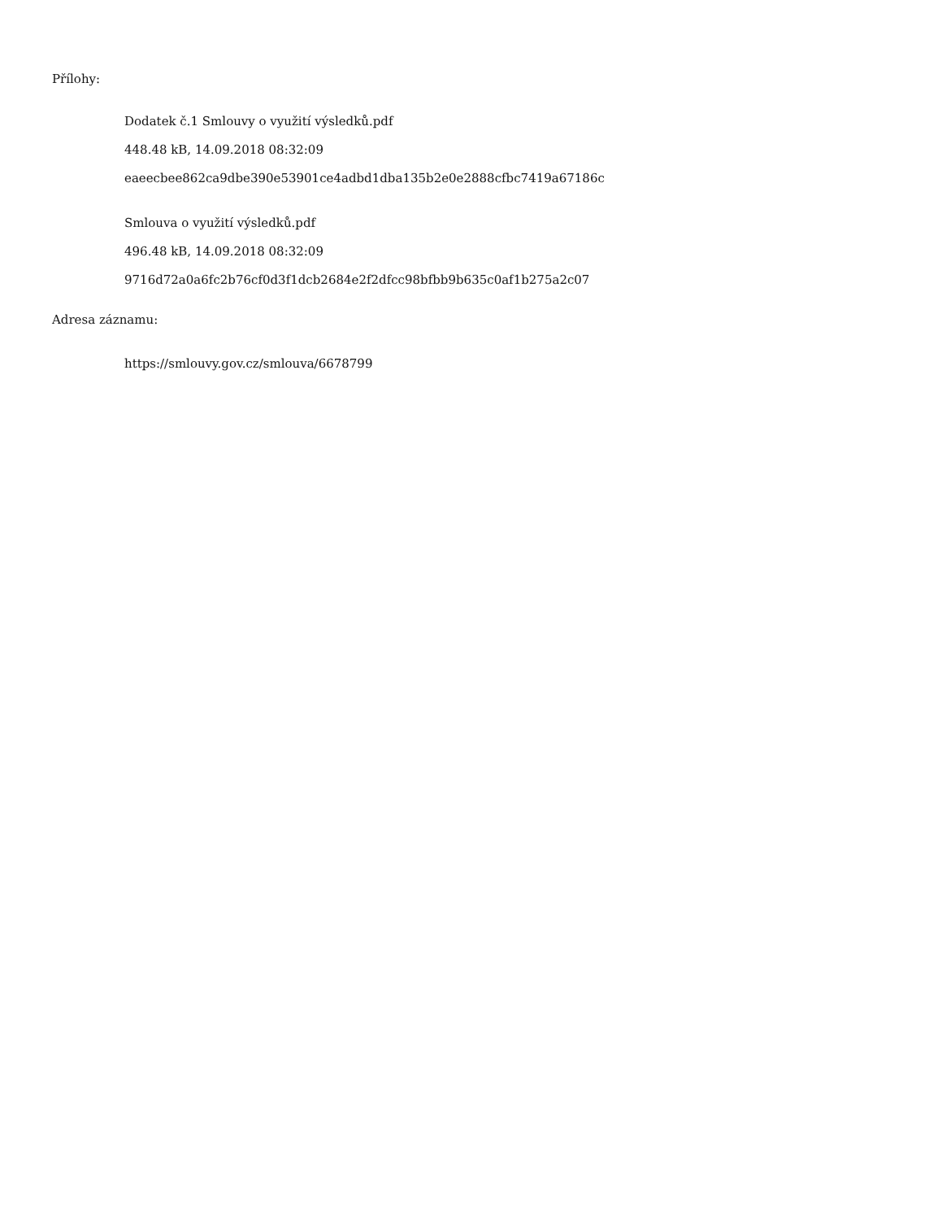Přílohy:
Dodatek č.1 Smlouvy o využití výsledků.pdf
448.48 kB, 14.09.2018 08:32:09
eaeecbee862ca9dbe390e53901ce4adbd1dba135b2e0e2888cfbc7419a67186c
Smlouva o využití výsledků.pdf
496.48 kB, 14.09.2018 08:32:09
9716d72a0a6fc2b76cf0d3f1dcb2684e2f2dfcc98bfbb9b635c0af1b275a2c07
Adresa záznamu:
https://smlouvy.gov.cz/smlouva/6678799